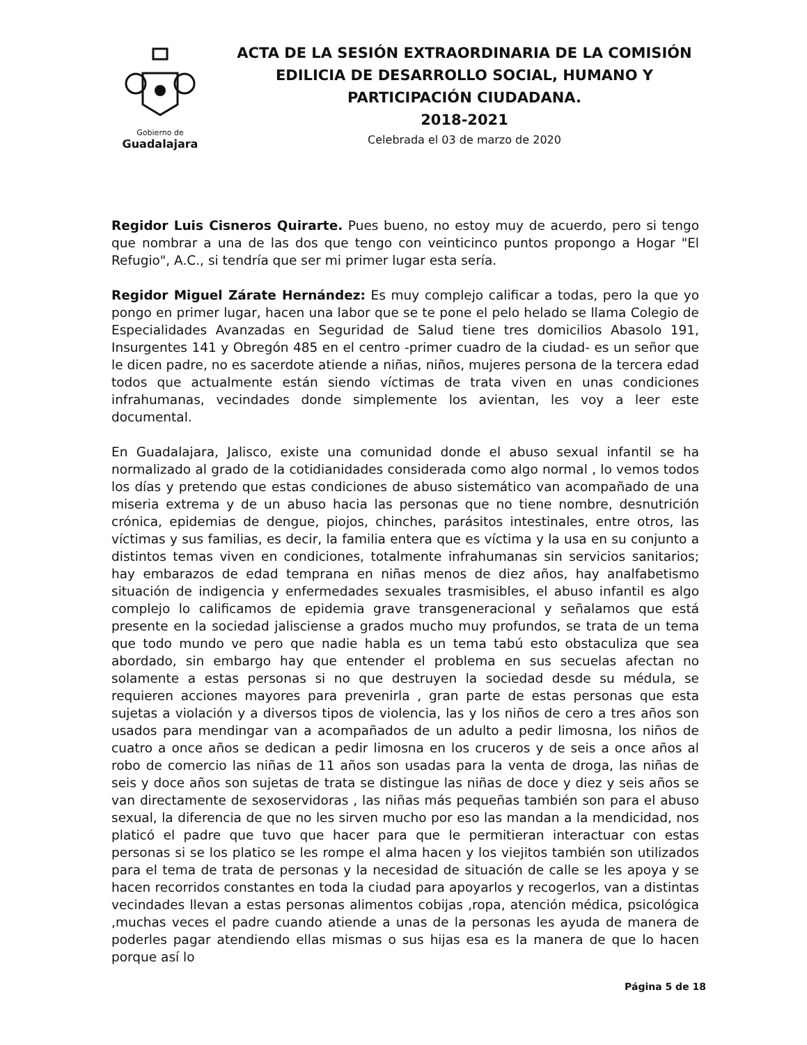Gobierno de
Guadalajara
ACTA DE LA SESIÓN EXTRAORDINARIA DE LA COMISIÓN EDILICIA DE DESARROLLO SOCIAL, HUMANO Y PARTICIPACIÓN CIUDADANA.
2018-2021
Celebrada el 03 de marzo de 2020
Regidor Luis Cisneros Quirarte. Pues bueno, no estoy muy de acuerdo, pero si tengo que nombrar a una de las dos que tengo con veinticinco puntos propongo a Hogar "El Refugio", A.C., si tendría que ser mi primer lugar esta sería.
Regidor Miguel Zárate Hernández: Es muy complejo calificar a todas, pero la que yo pongo en primer lugar, hacen una labor que se te pone el pelo helado se llama Colegio de Especialidades Avanzadas en Seguridad de Salud tiene tres domicilios Abasolo 191, Insurgentes 141 y Obregón 485 en el centro -primer cuadro de la ciudad- es un señor que le dicen padre, no es sacerdote atiende a niñas, niños, mujeres persona de la tercera edad todos que actualmente están siendo víctimas de trata viven en unas condiciones infrahumanas, vecindades donde simplemente los avientan, les voy a leer este documental.
En Guadalajara, Jalisco, existe una comunidad donde el abuso sexual infantil se ha normalizado al grado de la cotidianidades considerada como algo normal , lo vemos todos los días y pretendo que estas condiciones de abuso sistemático van acompañado de una miseria extrema y de un abuso hacia las personas que no tiene nombre, desnutrición crónica, epidemias de dengue, piojos, chinches, parásitos intestinales, entre otros, las víctimas y sus familias, es decir, la familia entera que es víctima y la usa en su conjunto a distintos temas viven en condiciones, totalmente infrahumanas sin servicios sanitarios; hay embarazos de edad temprana en niñas menos de diez años, hay analfabetismo situación de indigencia y enfermedades sexuales trasmisibles, el abuso infantil es algo complejo lo calificamos de epidemia grave transgeneracional y señalamos que está presente en la sociedad jalisciense a grados mucho muy profundos, se trata de un tema que todo mundo ve pero que nadie habla es un tema tabú esto obstaculiza que sea abordado, sin embargo hay que entender el problema en sus secuelas afectan no solamente a estas personas si no que destruyen la sociedad desde su médula, se requieren acciones mayores para prevenirla , gran parte de estas personas que esta sujetas a violación y a diversos tipos de violencia, las y los niños de cero a tres años son usados para mendingar van a acompañados de un adulto a pedir limosna, los niños de cuatro a once años se dedican a pedir limosna en los cruceros y de seis a once años al robo de comercio las niñas de 11 años son usadas para la venta de droga, las niñas de seis y doce años son sujetas de trata se distingue las niñas de doce y diez y seis años se van directamente de sexoservidoras , las niñas más pequeñas también son para el abuso sexual, la diferencia de que no les sirven mucho por eso las mandan a la mendicidad, nos platicó el padre que tuvo que hacer para que le permitieran interactuar con estas personas si se los platico se les rompe el alma hacen y los viejitos también son utilizados para el tema de trata de personas y la necesidad de situación de calle se les apoya y se hacen recorridos constantes en toda la ciudad para apoyarlos y recogerlos, van a distintas vecindades llevan a estas personas alimentos cobijas ,ropa, atención médica, psicológica ,muchas veces el padre cuando atiende a unas de la personas les ayuda de manera de poderles pagar atendiendo ellas mismas o sus hijas esa es la manera de que lo hacen porque así lo
Página 5 de 18